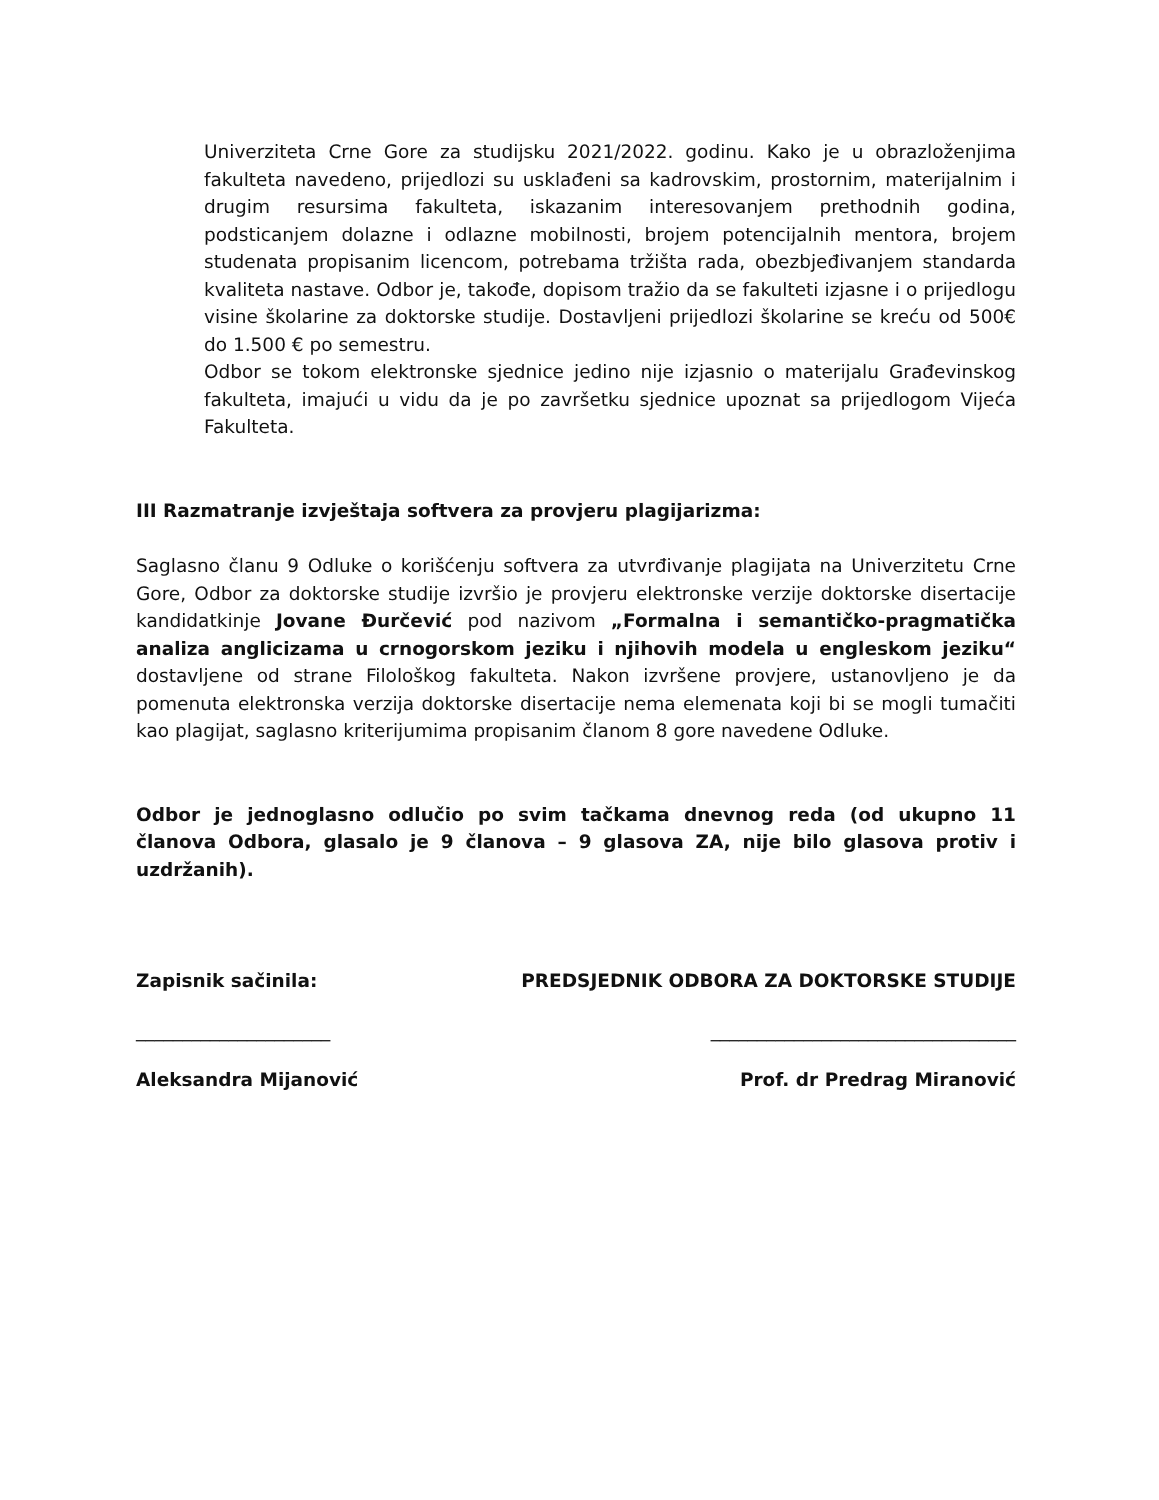Univerziteta Crne Gore za studijsku 2021/2022. godinu. Kako je u obrazloženjima fakulteta navedeno, prijedlozi su usklađeni sa kadrovskim, prostornim, materijalnim i drugim resursima fakulteta, iskazanim interesovanjem prethodnih godina, podsticanjem dolazne i odlazne mobilnosti, brojem potencijalnih mentora, brojem studenata propisanim licencom, potrebama tržišta rada, obezbjeđivanjem standarda kvaliteta nastave. Odbor je, takođe, dopisom tražio da se fakulteti izjasne i o prijedlogu visine školarine za doktorske studije. Dostavljeni prijedlozi školarine se kreću od 500€ do 1.500 € po semestru.
Odbor se tokom elektronske sjednice jedino nije izjasnio o materijalu Građevinskog fakulteta, imajući u vidu da je po završetku sjednice upoznat sa prijedlogom Vijeća Fakulteta.
III Razmatranje izvještaja softvera za provjeru plagijarizma:
Saglasno članu 9 Odluke o korišćenju softvera za utvrđivanje plagijata na Univerzitetu Crne Gore, Odbor za doktorske studije izvršio je provjeru elektronske verzije doktorske disertacije kandidatkinje Jovane Đurčević pod nazivom „Formalna i semantičko-pragmatička analiza anglicizama u crnogorskom jeziku i njihovih modela u engleskom jeziku“ dostavljene od strane Filološkog fakulteta. Nakon izvršene provjere, ustanovljeno je da pomenuta elektronska verzija doktorske disertacije nema elemenata koji bi se mogli tumačiti kao plagijat, saglasno kriterijumima propisanim članom 8 gore navedene Odluke.
Odbor je jednoglasno odlučio po svim tačkama dnevnog reda (od ukupno 11 članova Odbora, glasalo je 9 članova – 9 glasova ZA, nije bilo glasova protiv i uzdržanih).
Zapisnik sačinila: PREDSJEDNIK ODBORA ZA DOKTORSKE STUDIJE
_____________________ _________________________________
Aleksandra Mijanović Prof. dr Predrag Miranović